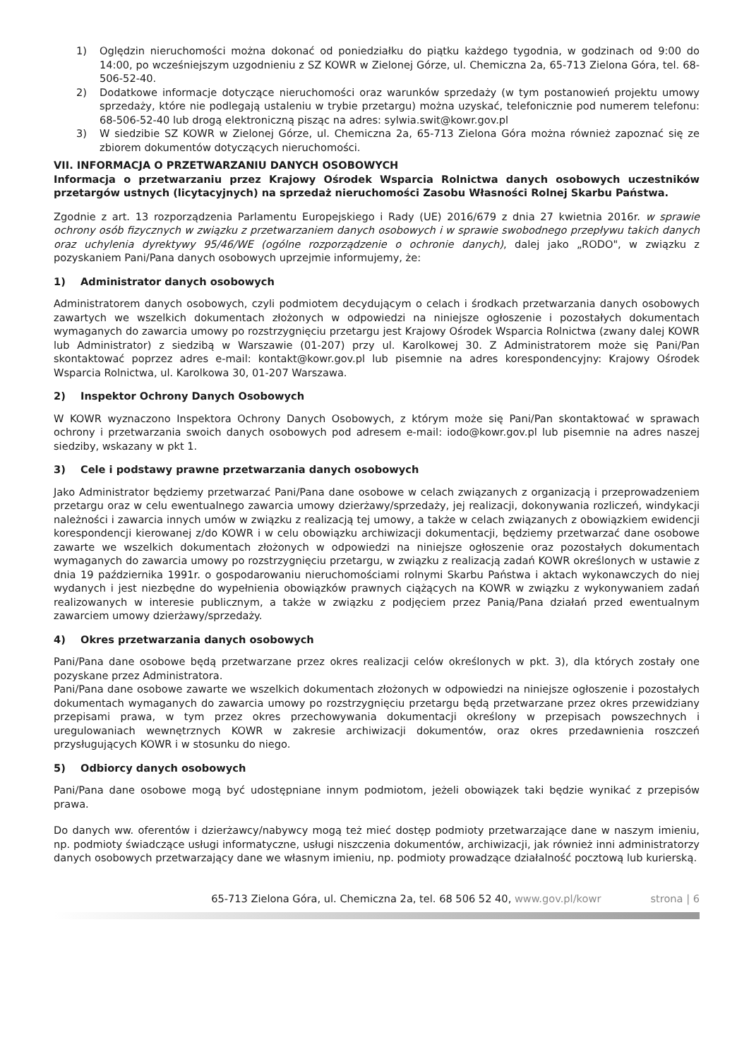1) Oględzin nieruchomości można dokonać od poniedziałku do piątku każdego tygodnia, w godzinach od 9:00 do 14:00, po wcześniejszym uzgodnieniu z SZ KOWR w Zielonej Górze, ul. Chemiczna 2a, 65-713 Zielona Góra, tel. 68-506-52-40.
2) Dodatkowe informacje dotyczące nieruchomości oraz warunków sprzedaży (w tym postanowień projektu umowy sprzedaży, które nie podlegają ustaleniu w trybie przetargu) można uzyskać, telefonicznie pod numerem telefonu: 68-506-52-40 lub drogą elektroniczną pisząc na adres: sylwia.swit@kowr.gov.pl
3) W siedzibie SZ KOWR w Zielonej Górze, ul. Chemiczna 2a, 65-713 Zielona Góra można również zapoznać się ze zbiorem dokumentów dotyczących nieruchomości.
VII. INFORMACJA O PRZETWARZANIU DANYCH OSOBOWYCH
Informacja o przetwarzaniu przez Krajowy Ośrodek Wsparcia Rolnictwa danych osobowych uczestników przetargów ustnych (licytacyjnych) na sprzedaż nieruchomości Zasobu Własności Rolnej Skarbu Państwa.
Zgodnie z art. 13 rozporządzenia Parlamentu Europejskiego i Rady (UE) 2016/679 z dnia 27 kwietnia 2016r. w sprawie ochrony osób fizycznych w związku z przetwarzaniem danych osobowych i w sprawie swobodnego przepływu takich danych oraz uchylenia dyrektywy 95/46/WE (ogólne rozporządzenie o ochronie danych), dalej jako „RODO", w związku z pozyskaniem Pani/Pana danych osobowych uprzejmie informujemy, że:
1) Administrator danych osobowych
Administratorem danych osobowych, czyli podmiotem decydującym o celach i środkach przetwarzania danych osobowych zawartych we wszelkich dokumentach złożonych w odpowiedzi na niniejsze ogłoszenie i pozostałych dokumentach wymaganych do zawarcia umowy po rozstrzygnięciu przetargu jest Krajowy Ośrodek Wsparcia Rolnictwa (zwany dalej KOWR lub Administrator) z siedzibą w Warszawie (01-207) przy ul. Karolkowej 30. Z Administratorem może się Pani/Pan skontaktować poprzez adres e-mail: kontakt@kowr.gov.pl lub pisemnie na adres korespondencyjny: Krajowy Ośrodek Wsparcia Rolnictwa, ul. Karolkowa 30, 01-207 Warszawa.
2) Inspektor Ochrony Danych Osobowych
W KOWR wyznaczono Inspektora Ochrony Danych Osobowych, z którym może się Pani/Pan skontaktować w sprawach ochrony i przetwarzania swoich danych osobowych pod adresem e-mail: iodo@kowr.gov.pl lub pisemnie na adres naszej siedziby, wskazany w pkt 1.
3) Cele i podstawy prawne przetwarzania danych osobowych
Jako Administrator będziemy przetwarzać Pani/Pana dane osobowe w celach związanych z organizacją i przeprowadzeniem przetargu oraz w celu ewentualnego zawarcia umowy dzierżawy/sprzedaży, jej realizacji, dokonywania rozliczeń, windykacji należności i zawarcia innych umów w związku z realizacją tej umowy, a także w celach związanych z obowiązkiem ewidencji korespondencji kierowanej z/do KOWR i w celu obowiązku archiwizacji dokumentacji, będziemy przetwarzać dane osobowe zawarte we wszelkich dokumentach złożonych w odpowiedzi na niniejsze ogłoszenie oraz pozostałych dokumentach wymaganych do zawarcia umowy po rozstrzygnięciu przetargu, w związku z realizacją zadań KOWR określonych w ustawie z dnia 19 października 1991r. o gospodarowaniu nieruchomościami rolnymi Skarbu Państwa i aktach wykonawczych do niej wydanych i jest niezbędne do wypełnienia obowiązków prawnych ciążących na KOWR w związku z wykonywaniem zadań realizowanych w interesie publicznym, a także w związku z podjęciem przez Panią/Pana działań przed ewentualnym zawarciem umowy dzierżawy/sprzedaży.
4) Okres przetwarzania danych osobowych
Pani/Pana dane osobowe będą przetwarzane przez okres realizacji celów określonych w pkt. 3), dla których zostały one pozyskane przez Administratora.
Pani/Pana dane osobowe zawarte we wszelkich dokumentach złożonych w odpowiedzi na niniejsze ogłoszenie i pozostałych dokumentach wymaganych do zawarcia umowy po rozstrzygnięciu przetargu będą przetwarzane przez okres przewidziany przepisami prawa, w tym przez okres przechowywania dokumentacji określony w przepisach powszechnych i uregulowaniach wewnętrznych KOWR w zakresie archiwizacji dokumentów, oraz okres przedawnienia roszczeń przysługujących KOWR i w stosunku do niego.
5) Odbiorcy danych osobowych
Pani/Pana dane osobowe mogą być udostępniane innym podmiotom, jeżeli obowiązek taki będzie wynikać z przepisów prawa.
Do danych ww. oferentów i dzierżawcy/nabywcy mogą też mieć dostęp podmioty przetwarzające dane w naszym imieniu, np. podmioty świadczące usługi informatyczne, usługi niszczenia dokumentów, archiwizacji, jak również inni administratorzy danych osobowych przetwarzający dane we własnym imieniu, np. podmioty prowadzące działalność pocztową lub kurierską.
65-713 Zielona Góra, ul. Chemiczna 2a, tel. 68 506 52 40, www.gov.pl/kowr strona | 6